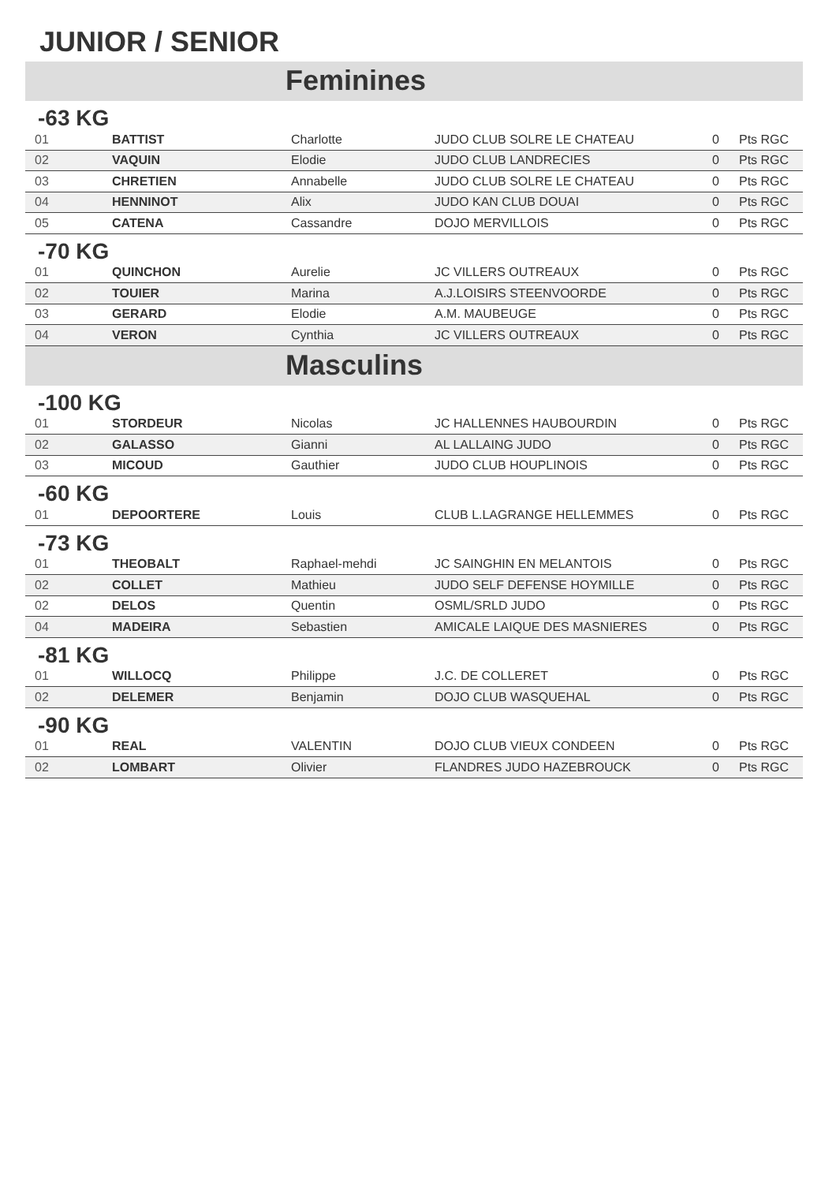JUNIOR / SENIOR
Feminines
-63 KG
| 01 | BATTIST | Charlotte | JUDO CLUB SOLRE LE CHATEAU | 0 | Pts RGC |
| 02 | VAQUIN | Elodie | JUDO CLUB LANDRECIES | 0 | Pts RGC |
| 03 | CHRETIEN | Annabelle | JUDO CLUB SOLRE LE CHATEAU | 0 | Pts RGC |
| 04 | HENNINOT | Alix | JUDO KAN CLUB DOUAI | 0 | Pts RGC |
| 05 | CATENA | Cassandre | DOJO MERVILLOIS | 0 | Pts RGC |
-70 KG
| 01 | QUINCHON | Aurelie | JC VILLERS OUTREAUX | 0 | Pts RGC |
| 02 | TOUIER | Marina | A.J.LOISIRS STEENVOORDE | 0 | Pts RGC |
| 03 | GERARD | Elodie | A.M. MAUBEUGE | 0 | Pts RGC |
| 04 | VERON | Cynthia | JC VILLERS OUTREAUX | 0 | Pts RGC |
Masculins
-100 KG
| 01 | STORDEUR | Nicolas | JC HALLENNES HAUBOURDIN | 0 | Pts RGC |
| 02 | GALASSO | Gianni | AL LALLAING JUDO | 0 | Pts RGC |
| 03 | MICOUD | Gauthier | JUDO CLUB HOUPLINOIS | 0 | Pts RGC |
-60 KG
| 01 | DEPOORTERE | Louis | CLUB L.LAGRANGE HELLEMMES | 0 | Pts RGC |
-73 KG
| 01 | THEOBALT | Raphael-mehdi | JC SAINGHIN EN MELANTOIS | 0 | Pts RGC |
| 02 | COLLET | Mathieu | JUDO SELF DEFENSE HOYMILLE | 0 | Pts RGC |
| 02 | DELOS | Quentin | OSML/SRLD JUDO | 0 | Pts RGC |
| 04 | MADEIRA | Sebastien | AMICALE LAIQUE DES MASNIERES | 0 | Pts RGC |
-81 KG
| 01 | WILLOCQ | Philippe | J.C. DE COLLERET | 0 | Pts RGC |
| 02 | DELEMER | Benjamin | DOJO CLUB WASQUEHAL | 0 | Pts RGC |
-90 KG
| 01 | REAL | VALENTIN | DOJO CLUB VIEUX CONDEEN | 0 | Pts RGC |
| 02 | LOMBART | Olivier | FLANDRES JUDO HAZEBROUCK | 0 | Pts RGC |